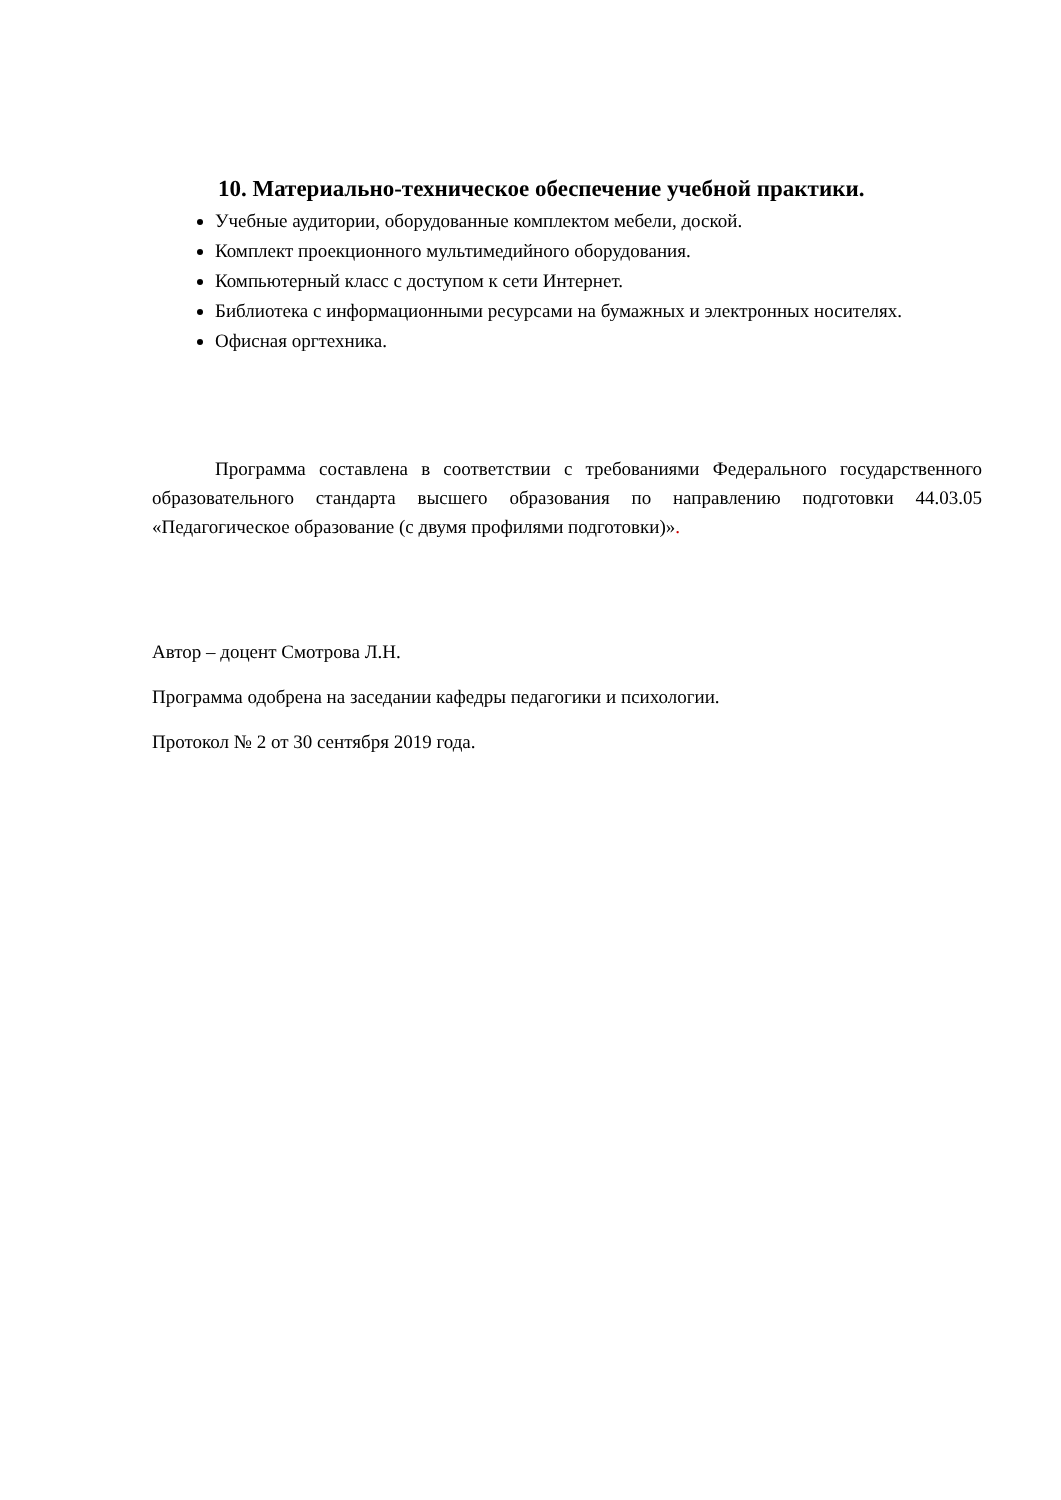10. Материально-техническое обеспечение учебной практики.
Учебные аудитории, оборудованные комплектом мебели, доской.
Комплект проекционного мультимедийного оборудования.
Компьютерный класс с доступом к сети Интернет.
Библиотека с информационными ресурсами на бумажных и электронных носителях.
Офисная оргтехника.
Программа составлена в соответствии с требованиями Федерального государственного образовательного стандарта высшего образования по направлению подготовки 44.03.05 «Педагогическое образование (с двумя профилями подготовки)».
Автор – доцент Смотрова Л.Н.
Программа одобрена на заседании кафедры педагогики и психологии.
Протокол № 2 от 30 сентября 2019 года.